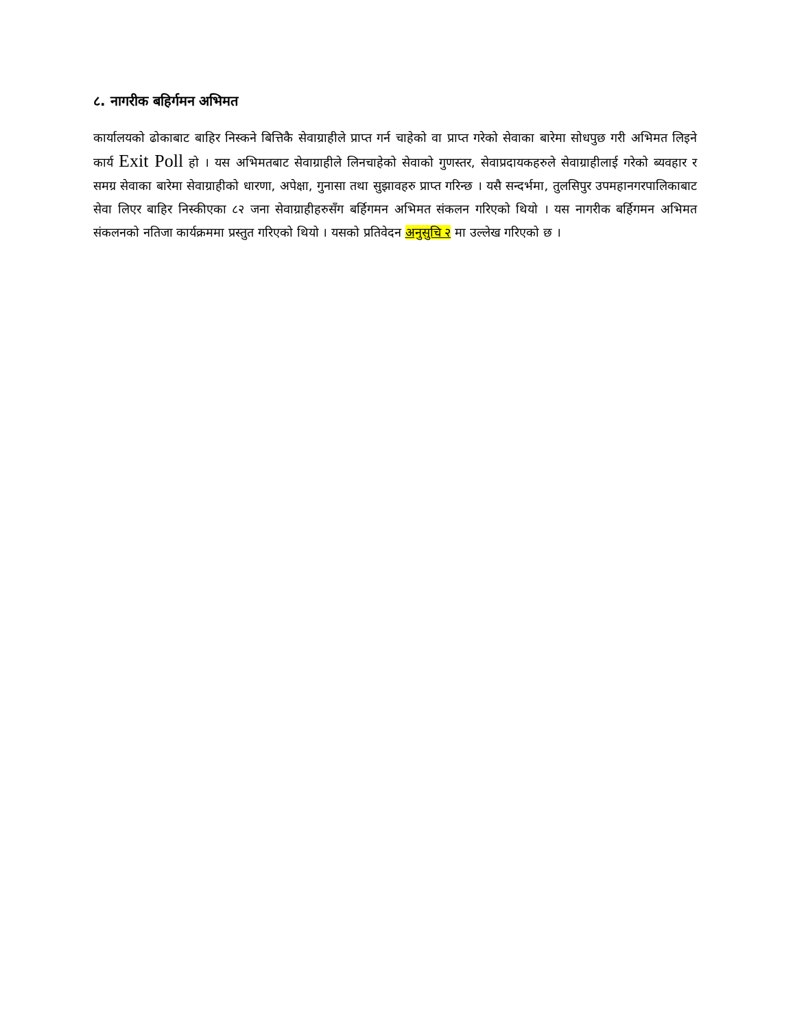८. नागरीक बहिर्गमन अभिमत
कार्यालयको ढोकाबाट बाहिर निस्कने बित्तिकै सेवाग्राहीले प्राप्त गर्न चाहेको वा प्राप्त गरेको सेवाका बारेमा सोधपुछ गरी अभिमत लिइने कार्य Exit Poll हो । यस अभिमतबाट सेवाग्राहीले लिनचाहेको सेवाको गुणस्तर, सेवाप्रदायकहरुले सेवाग्राहीलाई गरेको ब्यवहार र समग्र सेवाका बारेमा सेवाग्राहीको धारणा, अपेक्षा, गुनासा तथा सुझावहरु प्राप्त गरिन्छ । यसै सन्दर्भमा, तुलसिपुर उपमहानगरपालिकाबाट सेवा लिएर बाहिर निस्कीएका ८२ जना सेवाग्राहीहरुसँग बर्हिगमन अभिमत संकलन गरिएको थियो । यस नागरीक बर्हिगमन अभिमत संकलनको नतिजा कार्यक्रममा प्रस्तुत गरिएको थियो । यसको प्रतिवेदन अनुसुचि २ मा उल्लेख गरिएको छ ।